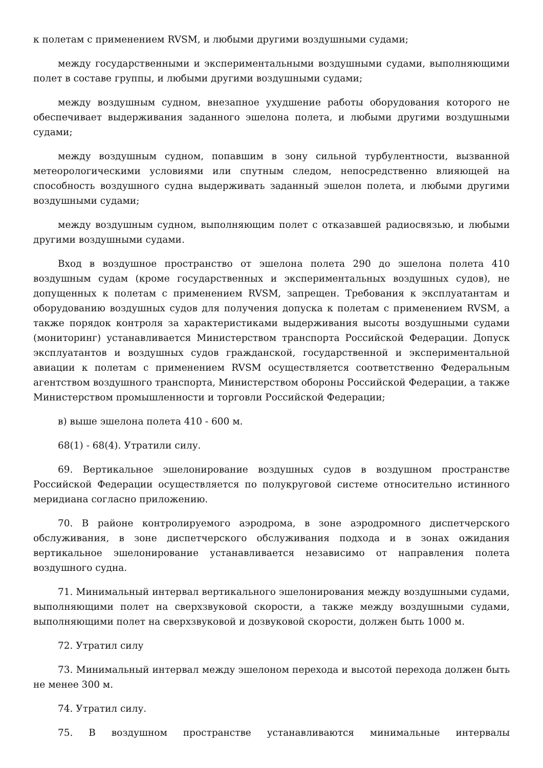к полетам с применением RVSM, и любыми другими воздушными судами;
между государственными и экспериментальными воздушными судами, выполняющими полет в составе группы, и любыми другими воздушными судами;
между воздушным судном, внезапное ухудшение работы оборудования которого не обеспечивает выдерживания заданного эшелона полета, и любыми другими воздушными судами;
между воздушным судном, попавшим в зону сильной турбулентности, вызванной метеорологическими условиями или спутным следом, непосредственно влияющей на способность воздушного судна выдерживать заданный эшелон полета, и любыми другими воздушными судами;
между воздушным судном, выполняющим полет с отказавшей радиосвязью, и любыми другими воздушными судами.
Вход в воздушное пространство от эшелона полета 290 до эшелона полета 410 воздушным судам (кроме государственных и экспериментальных воздушных судов), не допущенных к полетам с применением RVSM, запрещен. Требования к эксплуатантам и оборудованию воздушных судов для получения допуска к полетам с применением RVSM, а также порядок контроля за характеристиками выдерживания высоты воздушными судами (мониторинг) устанавливается Министерством транспорта Российской Федерации. Допуск эксплуатантов и воздушных судов гражданской, государственной и экспериментальной авиации к полетам с применением RVSM осуществляется соответственно Федеральным агентством воздушного транспорта, Министерством обороны Российской Федерации, а также Министерством промышленности и торговли Российской Федерации;
в) выше эшелона полета 410 - 600 м.
68(1) - 68(4). Утратили силу.
69. Вертикальное эшелонирование воздушных судов в воздушном пространстве Российской Федерации осуществляется по полукруговой системе относительно истинного меридиана согласно приложению.
70. В районе контролируемого аэродрома, в зоне аэродромного диспетчерского обслуживания, в зоне диспетчерского обслуживания подхода и в зонах ожидания вертикальное эшелонирование устанавливается независимо от направления полета воздушного судна.
71. Минимальный интервал вертикального эшелонирования между воздушными судами, выполняющими полет на сверхзвуковой скорости, а также между воздушными судами, выполняющими полет на сверхзвуковой и дозвуковой скорости, должен быть 1000 м.
72. Утратил силу
73. Минимальный интервал между эшелоном перехода и высотой перехода должен быть не менее 300 м.
74. Утратил силу.
75. В воздушном пространстве устанавливаются минимальные интервалы